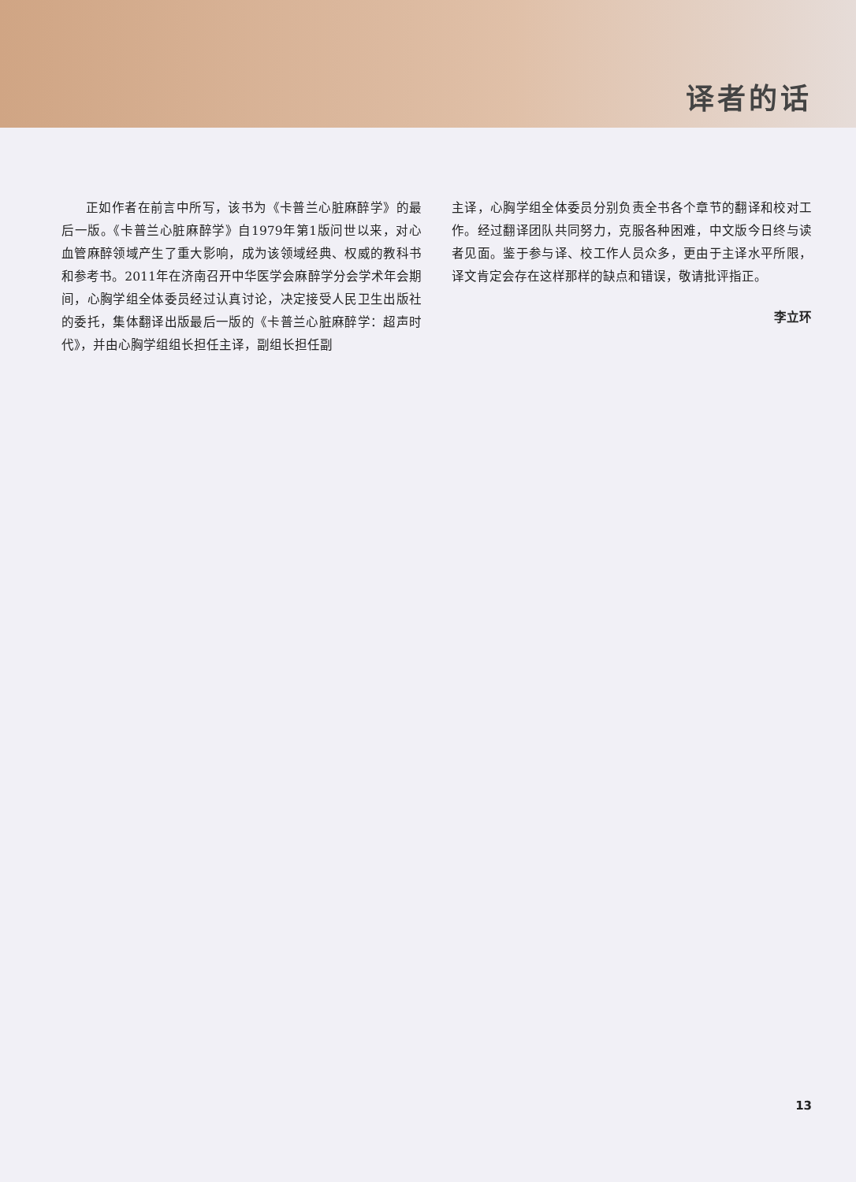译者的话
正如作者在前言中所写，该书为《卡普兰心脏麻醉学》的最后一版。《卡普兰心脏麻醉学》自1979年第1版问世以来，对心血管麻醉领域产生了重大影响，成为该领域经典、权威的教科书和参考书。2011年在济南召开中华医学会麻醉学分会学术年会期间，心胸学组全体委员经过认真讨论，决定接受人民卫生出版社的委托，集体翻译出版最后一版的《卡普兰心脏麻醉学：超声时代》，并由心胸学组组长担任主译，副组长担任副
主译，心胸学组全体委员分别负责全书各个章节的翻译和校对工作。经过翻译团队共同努力，克服各种困难，中文版今日终与读者见面。鉴于参与译、校工作人员众多，更由于主译水平所限，译文肯定会存在这样那样的缺点和错误，敬请批评指正。
李立环
13